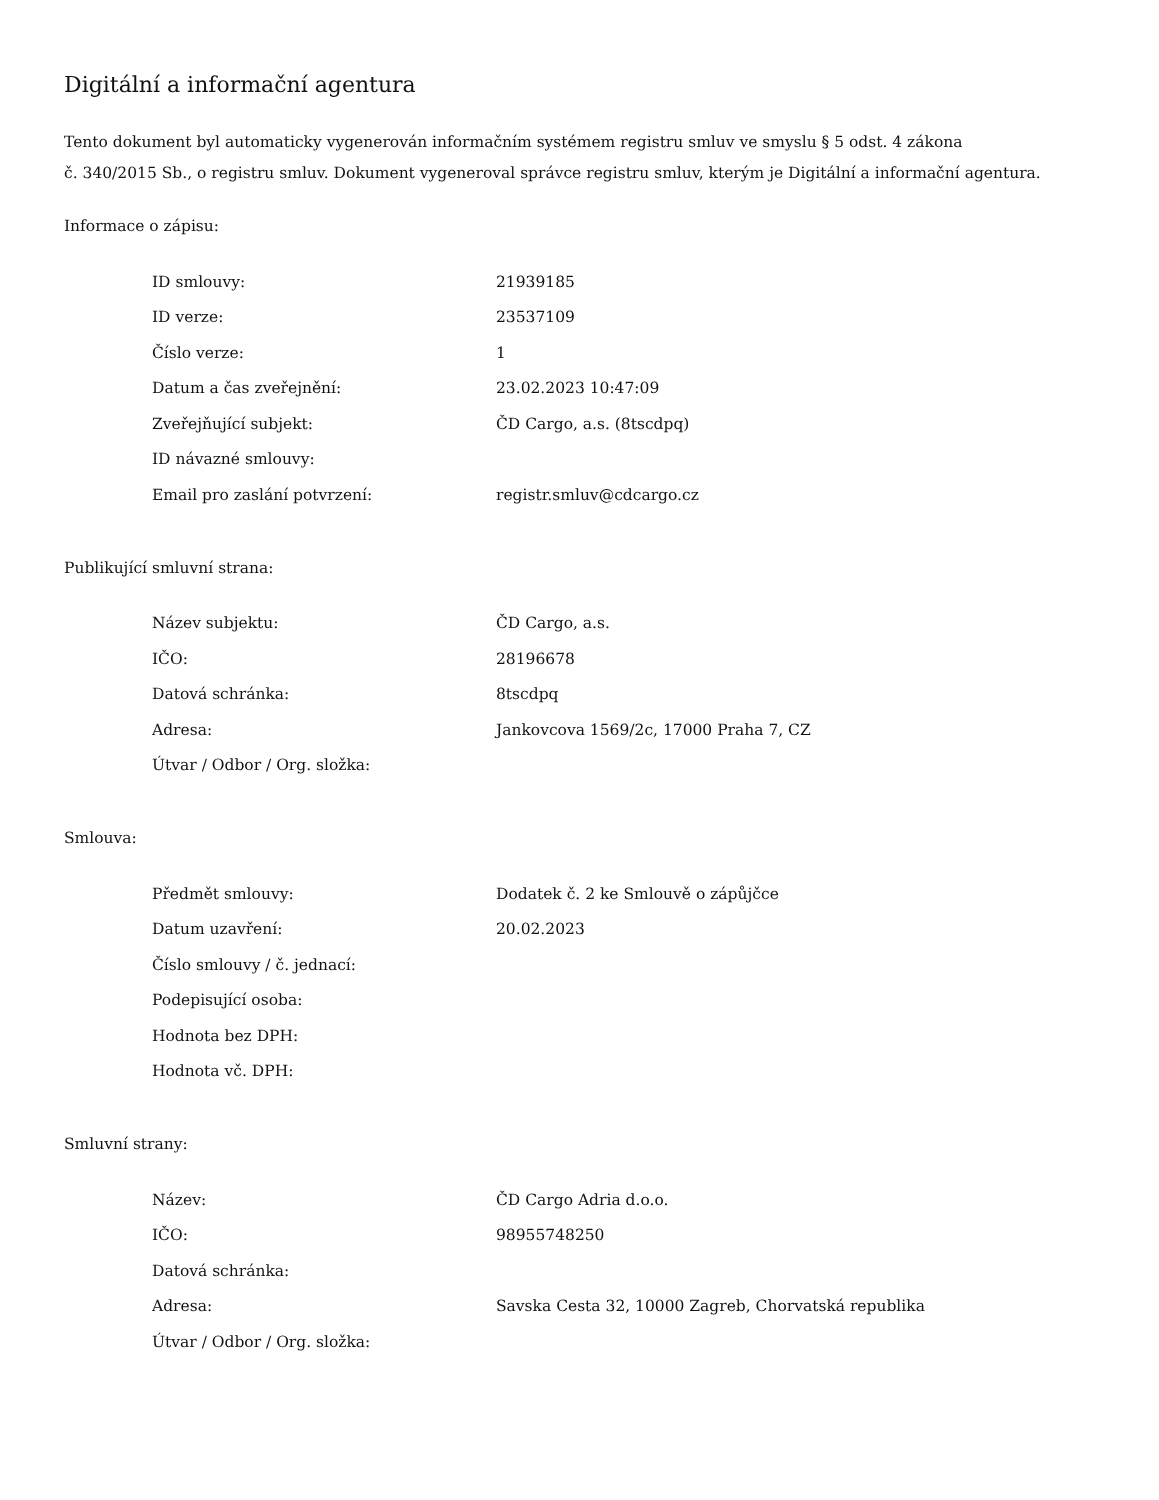Digitální a informační agentura
Tento dokument byl automaticky vygenerován informačním systémem registru smluv ve smyslu § 5 odst. 4 zákona
č. 340/2015 Sb., o registru smluv. Dokument vygeneroval správce registru smluv, kterým je Digitální a informační agentura.
Informace o zápisu:
| ID smlouvy: | 21939185 |
| ID verze: | 23537109 |
| Číslo verze: | 1 |
| Datum a čas zveřejnění: | 23.02.2023 10:47:09 |
| Zveřejňující subjekt: | ČD Cargo, a.s. (8tscdpq) |
| ID návazné smlouvy: | |
| Email pro zaslání potvrzení: | registr.smluv@cdcargo.cz |
Publikující smluvní strana:
| Název subjektu: | ČD Cargo, a.s. |
| IČO: | 28196678 |
| Datová schránka: | 8tscdpq |
| Adresa: | Jankovcova 1569/2c, 17000 Praha 7, CZ |
| Útvar / Odbor / Org. složka: | |
Smlouva:
| Předmět smlouvy: | Dodatek č. 2 ke Smlouvě o zápůjčce |
| Datum uzavření: | 20.02.2023 |
| Číslo smlouvy / č. jednací: | |
| Podepisující osoba: | |
| Hodnota bez DPH: | |
| Hodnota vč. DPH: | |
Smluvní strany:
| Název: | ČD Cargo Adria d.o.o. |
| IČO: | 98955748250 |
| Datová schránka: | |
| Adresa: | Savska Cesta 32, 10000 Zagreb, Chorvatská republika |
| Útvar / Odbor / Org. složka: | |